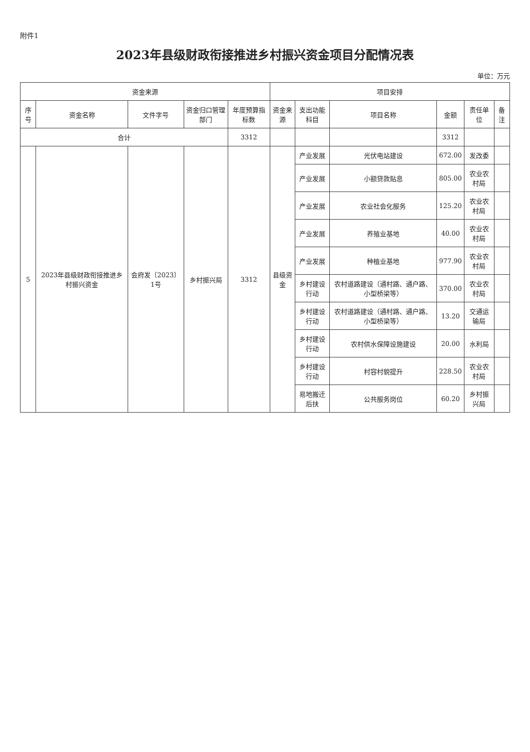附件1
2023年县级财政衔接推进乡村振兴资金项目分配情况表
单位：万元
| 资金来源 | | | | | 项目安排 | | | | | |
| --- | --- | --- | --- | --- | --- | --- | --- | --- | --- | --- |
| 序号 | 资金名称 | 文件字号 | 资金归口管理部门 | 年度预算指标数 | 资金来源 | 支出功能科目 | 项目名称 | 金额 | 责任单位 | 备注 |
| 合计 | | | | 3312 | | | | 3312 | | |
| 5 | 2023年县级财政衔接推进乡村振兴资金 | 会府发〔2023〕1号 | 乡村振兴局 | 3312 | 县级资金 | 产业发展 | 光伏电站建设 | 672.00 | 发改委 | |
| | | | | | | 产业发展 | 小额贷款贴息 | 805.00 | 农业农村局 | |
| | | | | | | 产业发展 | 农业社会化服务 | 125.20 | 农业农村局 | |
| | | | | | | 产业发展 | 养殖业基地 | 40.00 | 农业农村局 | |
| | | | | | | 产业发展 | 种植业基地 | 977.90 | 农业农村局 | |
| | | | | | | 乡村建设行动 | 农村道路建设（通村路、通户路、小型桥梁等） | 370.00 | 农业农村局 | |
| | | | | | | 乡村建设行动 | 农村道路建设（通村路、通户路、小型桥梁等） | 13.20 | 交通运输局 | |
| | | | | | | 乡村建设行动 | 农村供水保障设施建设 | 20.00 | 水利局 | |
| | | | | | | 乡村建设行动 | 村容村貌提升 | 228.50 | 农业农村局 | |
| | | | | | | 易地搬迁后扶 | 公共服务岗位 | 60.20 | 乡村振兴局 | |